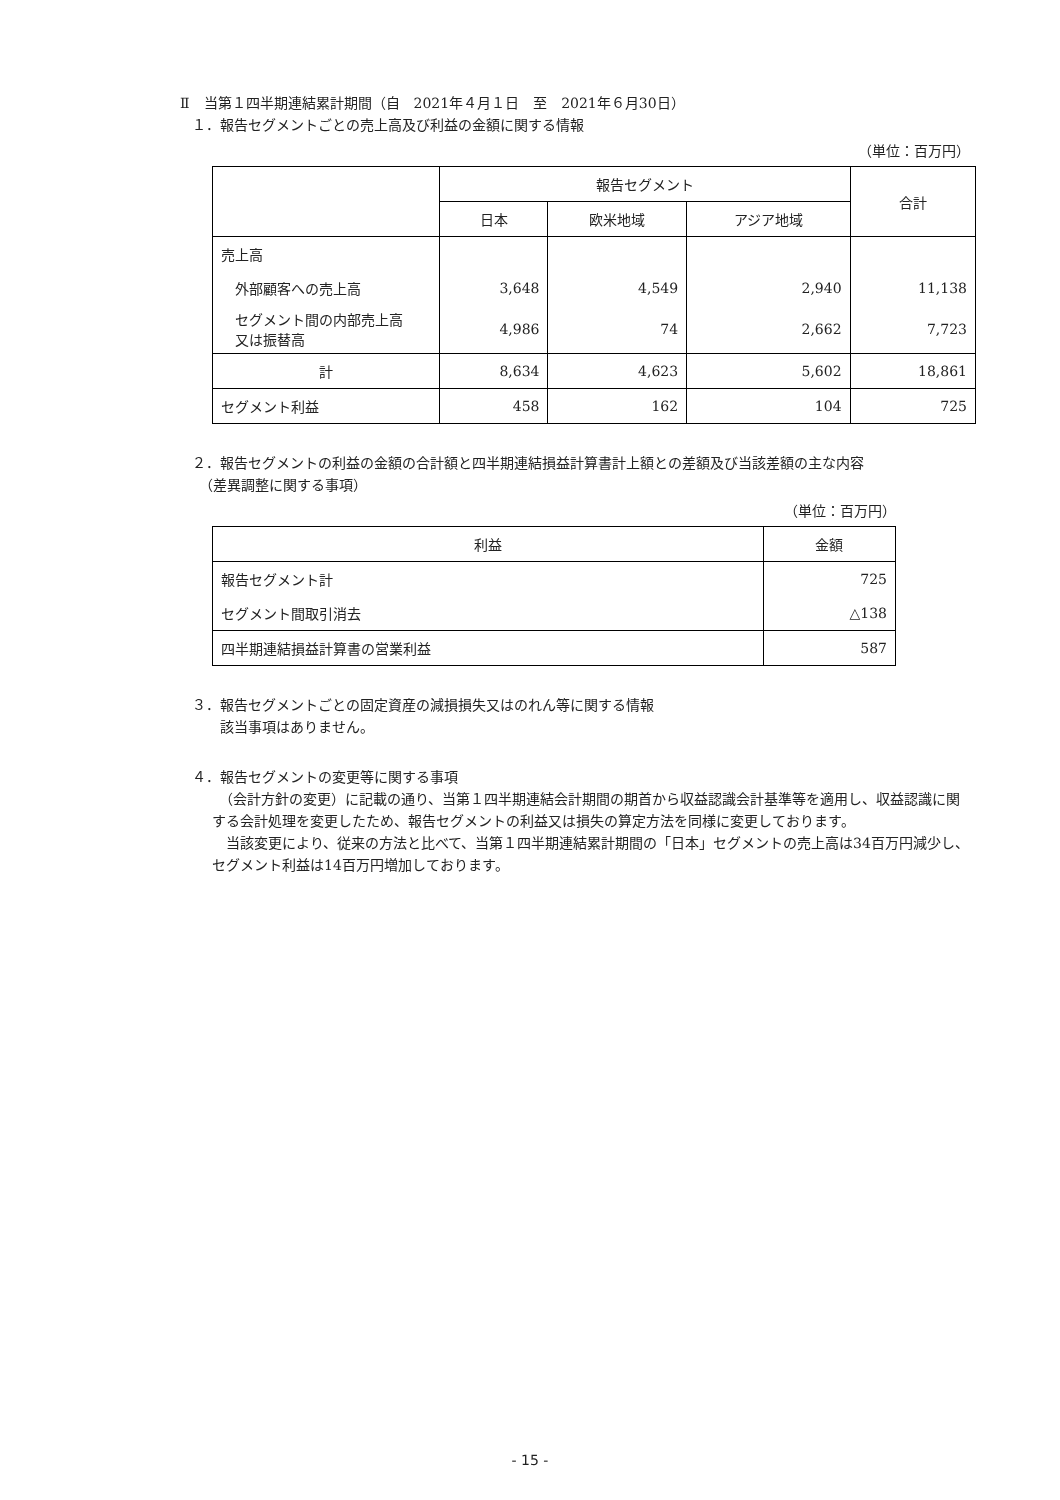Ⅱ　当第１四半期連結累計期間（自　2021年４月１日　至　2021年６月30日）
１．報告セグメントごとの売上高及び利益の金額に関する情報
（単位：百万円）
| | 報告セグメント | | | 合計 |
| --- | --- | --- | --- | --- |
| | 日本 | 欧米地域 | アジア地域 | |
| 売上高 | | | | |
| 外部顧客への売上高 | 3,648 | 4,549 | 2,940 | 11,138 |
| セグメント間の内部売上高 又は振替高 | 4,986 | 74 | 2,662 | 7,723 |
| 計 | 8,634 | 4,623 | 5,602 | 18,861 |
| セグメント利益 | 458 | 162 | 104 | 725 |
２．報告セグメントの利益の金額の合計額と四半期連結損益計算書計上額との差額及び当該差額の主な内容
　（差異調整に関する事項）
（単位：百万円）
| 利益 | 金額 |
| --- | --- |
| 報告セグメント計 | 725 |
| セグメント間取引消去 | △138 |
| 四半期連結損益計算書の営業利益 | 587 |
３．報告セグメントごとの固定資産の減損損失又はのれん等に関する情報
　　該当事項はありません。
４．報告セグメントの変更等に関する事項
　（会計方針の変更）に記載の通り、当第１四半期連結会計期間の期首から収益認識会計基準等を適用し、収益認識に関する会計処理を変更したため、報告セグメントの利益又は損失の算定方法を同様に変更しております。
　当該変更により、従来の方法と比べて、当第１四半期連結累計期間の「日本」セグメントの売上高は34百万円減少し、セグメント利益は14百万円増加しております。
- 15 -